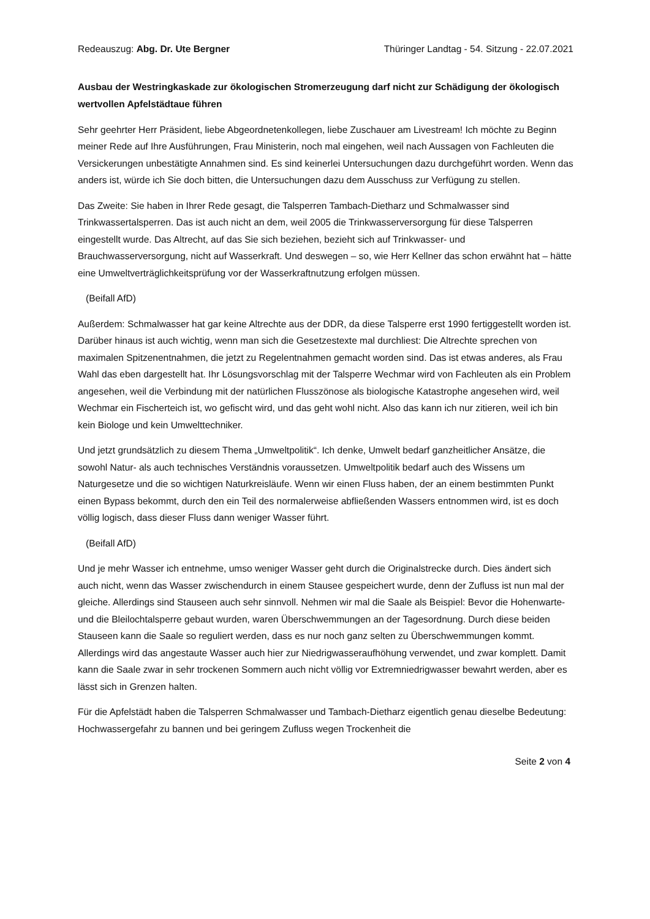Redeauszug: Abg. Dr. Ute Bergner Thüringer Landtag - 54. Sitzung - 22.07.2021
Ausbau der Westringkaskade zur ökologischen Stromerzeugung darf nicht zur Schädigung der ökologisch wertvollen Apfelstädtaue führen
Sehr geehrter Herr Präsident, liebe Abgeordnetenkollegen, liebe Zuschauer am Livestream! Ich möchte zu Beginn meiner Rede auf Ihre Ausführungen, Frau Ministerin, noch mal eingehen, weil nach Aussagen von Fachleuten die Versickerungen unbestätigte Annahmen sind. Es sind keinerlei Untersuchungen dazu durchgeführt worden. Wenn das anders ist, würde ich Sie doch bitten, die Untersuchungen dazu dem Ausschuss zur Verfügung zu stellen.
Das Zweite: Sie haben in Ihrer Rede gesagt, die Talsperren Tambach-Dietharz und Schmalwasser sind Trinkwassertalsperren. Das ist auch nicht an dem, weil 2005 die Trinkwasserversorgung für diese Talsperren eingestellt wurde. Das Altrecht, auf das Sie sich beziehen, bezieht sich auf Trinkwasser- und Brauchwasserversorgung, nicht auf Wasserkraft. Und deswegen – so, wie Herr Kellner das schon erwähnt hat – hätte eine Umweltverträglichkeitsprüfung vor der Wasserkraftnutzung erfolgen müssen.
(Beifall AfD)
Außerdem: Schmalwasser hat gar keine Altrechte aus der DDR, da diese Talsperre erst 1990 fertiggestellt worden ist. Darüber hinaus ist auch wichtig, wenn man sich die Gesetzestexte mal durchliest: Die Altrechte sprechen von maximalen Spitzenentnahmen, die jetzt zu Regelentnahmen gemacht worden sind. Das ist etwas anderes, als Frau Wahl das eben dargestellt hat. Ihr Lösungsvorschlag mit der Talsperre Wechmar wird von Fachleuten als ein Problem angesehen, weil die Verbindung mit der natürlichen Flusszönose als biologische Katastrophe angesehen wird, weil Wechmar ein Fischerteich ist, wo gefischt wird, und das geht wohl nicht. Also das kann ich nur zitieren, weil ich bin kein Biologe und kein Umwelttechniker.
Und jetzt grundsätzlich zu diesem Thema „Umweltpolitik“. Ich denke, Umwelt bedarf ganzheitlicher Ansätze, die sowohl Natur- als auch technisches Verständnis voraussetzen. Umweltpolitik bedarf auch des Wissens um Naturgesetze und die so wichtigen Naturkreisläufe. Wenn wir einen Fluss haben, der an einem bestimmten Punkt einen Bypass bekommt, durch den ein Teil des normalerweise abfließenden Wassers entnommen wird, ist es doch völlig logisch, dass dieser Fluss dann weniger Wasser führt.
(Beifall AfD)
Und je mehr Wasser ich entnehme, umso weniger Wasser geht durch die Originalstrecke durch. Dies ändert sich auch nicht, wenn das Wasser zwischendurch in einem Stausee gespeichert wurde, denn der Zufluss ist nun mal der gleiche. Allerdings sind Stauseen auch sehr sinnvoll. Nehmen wir mal die Saale als Beispiel: Bevor die Hohenwarte- und die Bleilochtalsperre gebaut wurden, waren Überschwemmungen an der Tagesordnung. Durch diese beiden Stauseen kann die Saale so reguliert werden, dass es nur noch ganz selten zu Überschwemmungen kommt. Allerdings wird das angestaute Wasser auch hier zur Niedrigwasseraufhöhung verwendet, und zwar komplett. Damit kann die Saale zwar in sehr trockenen Sommern auch nicht völlig vor Extremniedrigwasser bewahrt werden, aber es lässt sich in Grenzen halten.
Für die Apfelstädt haben die Talsperren Schmalwasser und Tambach-Dietharz eigentlich genau dieselbe Bedeutung: Hochwassergefahr zu bannen und bei geringem Zufluss wegen Trockenheit die
Seite 2 von 4